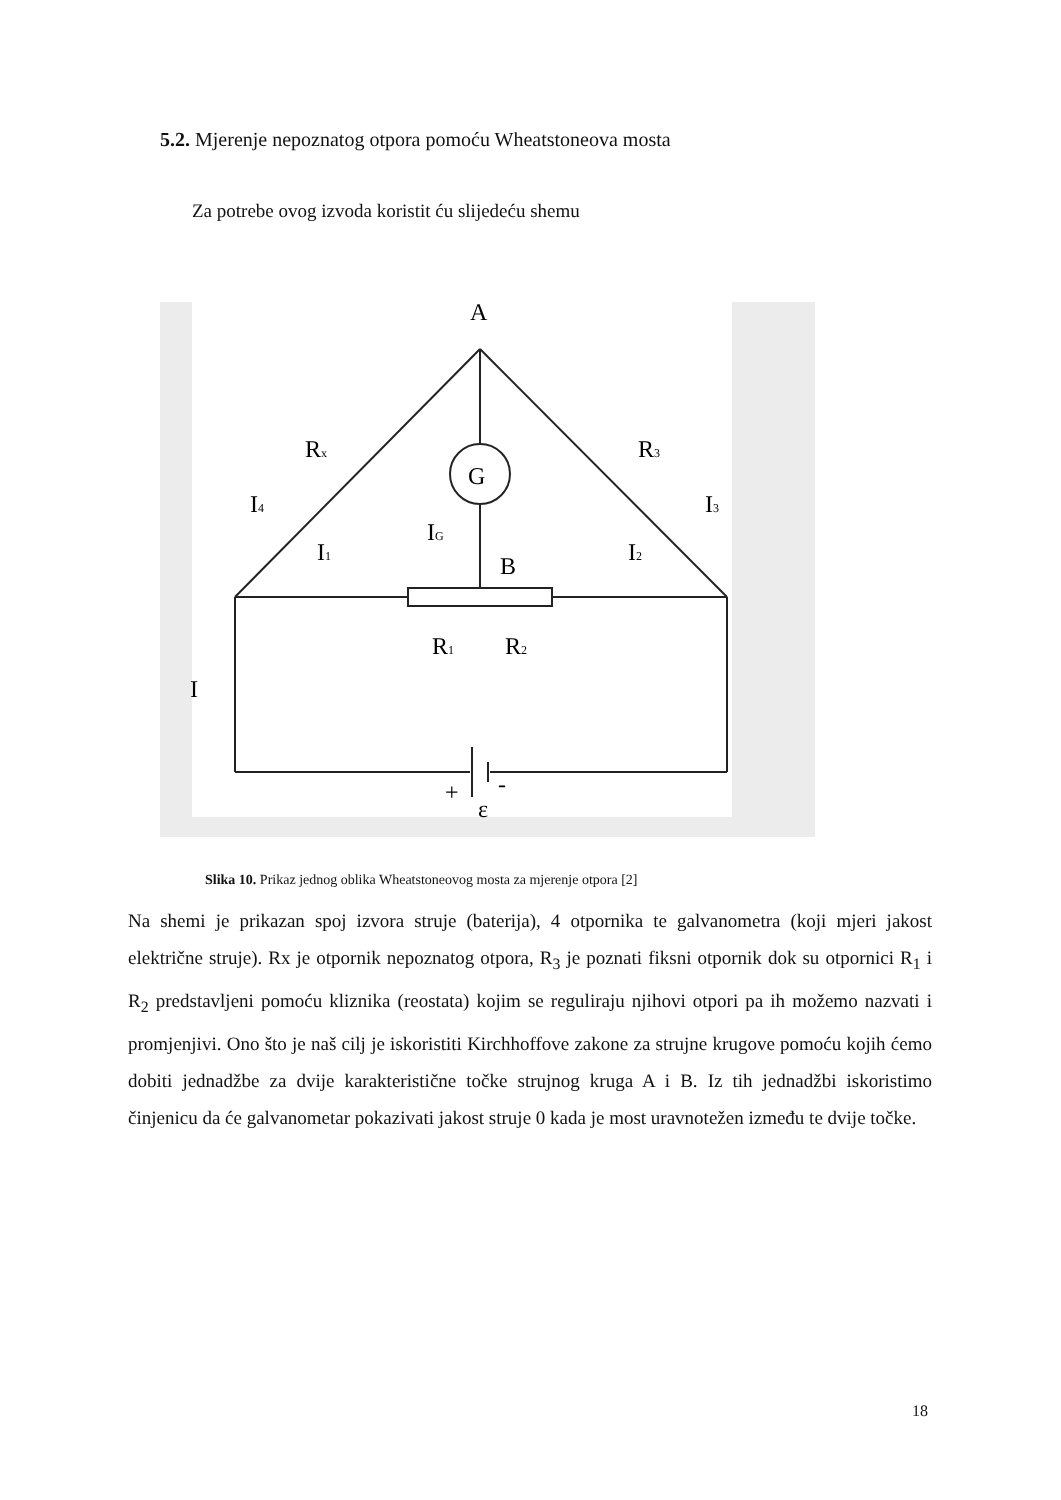5.2. Mjerenje nepoznatog otpora pomoću Wheatstoneova mosta
Za potrebe ovog izvoda koristit ću slijedeću shemu
A
G
B
Rx
R3
I4
I3
I1
I2
IG
R1
R2
I
+
-
ε
Slika 10. Prikaz jednog oblika Wheatstoneovog mosta za mjerenje otpora [2]
Na shemi je prikazan spoj izvora struje (baterija), 4 otpornika te galvanometra (koji mjeri jakost električne struje). Rx je otpornik nepoznatog otpora, R<sub>3</sub> je poznati fiksni otpornik dok su otpornici R<sub>1</sub> i R<sub>2</sub> predstavljeni pomoću kliznika (reostata) kojim se reguliraju njihovi otpori pa ih možemo nazvati i promjenjivi. Ono što je naš cilj je iskoristiti Kirchhoffove zakone za strujne krugove pomoću kojih ćemo dobiti jednadžbe za dvije karakteristične točke strujnog kruga A i B. Iz tih jednadžbi iskoristimo činjenicu da će galvanometar pokazivati jakost struje 0 kada je most uravnotežen između te dvije točke.
18